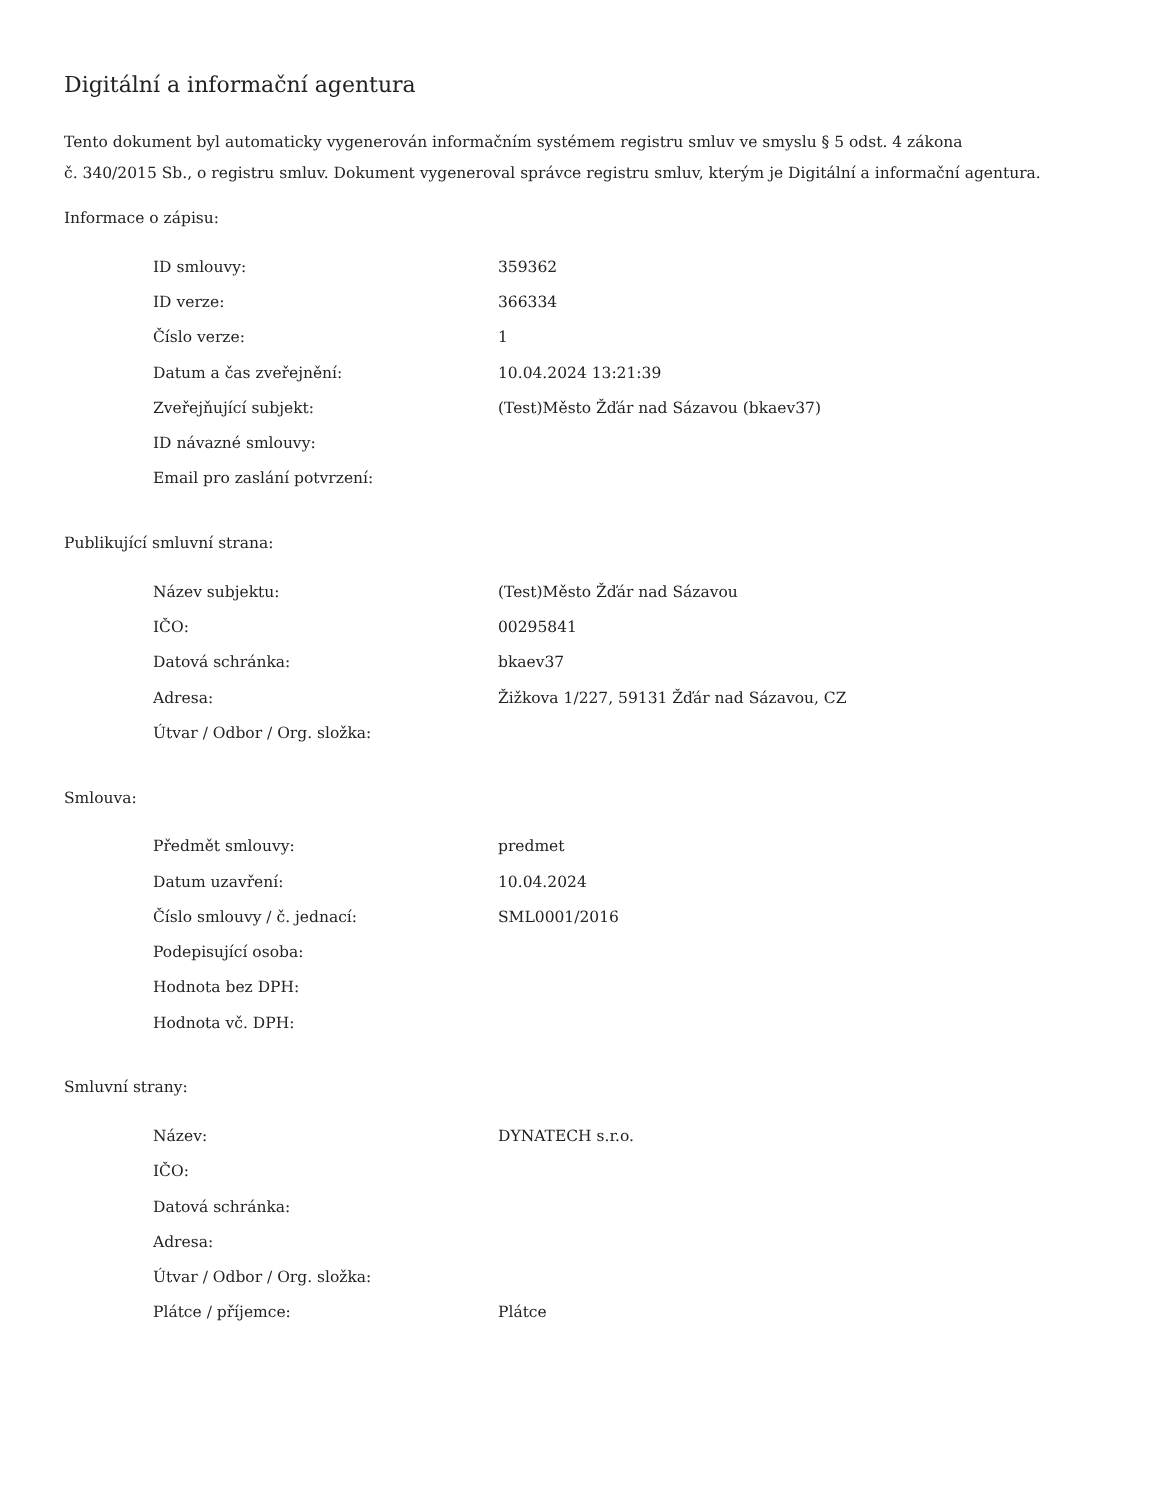Digitální a informační agentura
Tento dokument byl automaticky vygenerován informačním systémem registru smluv ve smyslu § 5 odst. 4 zákona
č. 340/2015 Sb., o registru smluv. Dokument vygeneroval správce registru smluv, kterým je Digitální a informační agentura.
Informace o zápisu:
| ID smlouvy: | 359362 |
| ID verze: | 366334 |
| Číslo verze: | 1 |
| Datum a čas zveřejnění: | 10.04.2024 13:21:39 |
| Zveřejňující subjekt: | (Test)Město Žďár nad Sázavou (bkaev37) |
| ID návazné smlouvy: | |
| Email pro zaslání potvrzení: | |
Publikující smluvní strana:
| Název subjektu: | (Test)Město Žďár nad Sázavou |
| IČO: | 00295841 |
| Datová schránka: | bkaev37 |
| Adresa: | Žižkova 1/227, 59131 Žďár nad Sázavou, CZ |
| Útvar / Odbor / Org. složka: | |
Smlouva:
| Předmět smlouvy: | predmet |
| Datum uzavření: | 10.04.2024 |
| Číslo smlouvy / č. jednací: | SML0001/2016 |
| Podepisující osoba: | |
| Hodnota bez DPH: | |
| Hodnota vč. DPH: | |
Smluvní strany:
| Název: | DYNATECH s.r.o. |
| IČO: | |
| Datová schránka: | |
| Adresa: | |
| Útvar / Odbor / Org. složka: | |
| Plátce / příjemce: | Plátce |